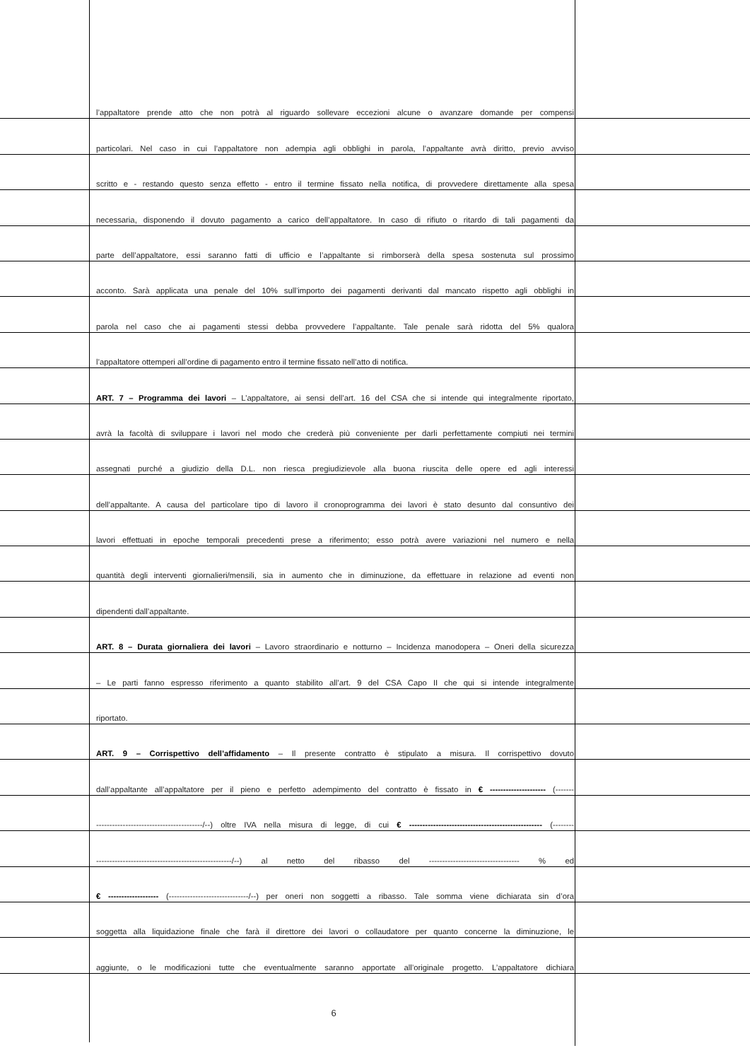l’appaltatore prende atto che non potrà al riguardo sollevare eccezioni alcune o avanzare domande per compensi
particolari. Nel caso in cui l’appaltatore non adempia agli obblighi in parola, l’appaltante avrà diritto, previo avviso
scritto e - restando questo senza effetto - entro il termine fissato nella notifica, di provvedere direttamente alla spesa
necessaria, disponendo il dovuto pagamento a carico dell’appaltatore. In caso di rifiuto o ritardo di tali pagamenti da
parte dell’appaltatore, essi saranno fatti di ufficio e l’appaltante si rimborserà della spesa sostenuta sul prossimo
acconto. Sarà applicata una penale del 10% sull’importo dei pagamenti derivanti dal mancato rispetto agli obblighi in
parola nel caso che ai pagamenti stessi debba provvedere l’appaltante. Tale penale sarà ridotta del 5% qualora
l’appaltatore ottemperi all’ordine di pagamento entro il termine fissato nell’atto di notifica.
ART. 7 – Programma dei lavori – L’appaltatore, ai sensi dell’art. 16 del CSA che si intende qui integralmente riportato,
avrà la facoltà di sviluppare i lavori nel modo che crederà più conveniente per darli perfettamente compiuti nei termini
assegnati purché a giudizio della D.L. non riesca pregiudizievole alla buona riuscita delle opere ed agli interessi
dell’appaltante. A causa del particolare tipo di lavoro il cronoprogramma dei lavori è stato desunto dal consuntivo dei
lavori effettuati in epoche temporali precedenti prese a riferimento; esso potrà avere variazioni nel numero e nella
quantità degli interventi giornalieri/mensili, sia in aumento che in diminuzione, da effettuare in relazione ad eventi non
dipendenti dall’appaltante.
ART. 8 – Durata giornaliera dei lavori – Lavoro straordinario e notturno – Incidenza manodopera – Oneri della sicurezza
– Le parti fanno espresso riferimento a quanto stabilito all’art. 9 del CSA Capo II che qui si intende integralmente
riportato.
ART. 9 – Corrispettivo dell’affidamento – Il presente contratto è stipulato a misura. Il corrispettivo dovuto
dall’appaltante all’appaltatore per il pieno e perfetto adempimento del contratto è fissato in € --------------------- (-------
----------------------------------------/--) oltre IVA nella misura di legge, di cui € -------------------------------------------------- (--------
---------------------------------------------------/--) al netto del ribasso del ---------------------------------- % ed
€ ------------------- (------------------------------/--) per oneri non soggetti a ribasso. Tale somma viene dichiarata sin d’ora
soggetta alla liquidazione finale che farà il direttore dei lavori o collaudatore per quanto concerne la diminuzione, le
aggiunte, o le modificazioni tutte che eventualmente saranno apportate all’originale progetto. L’appaltatore dichiara
6